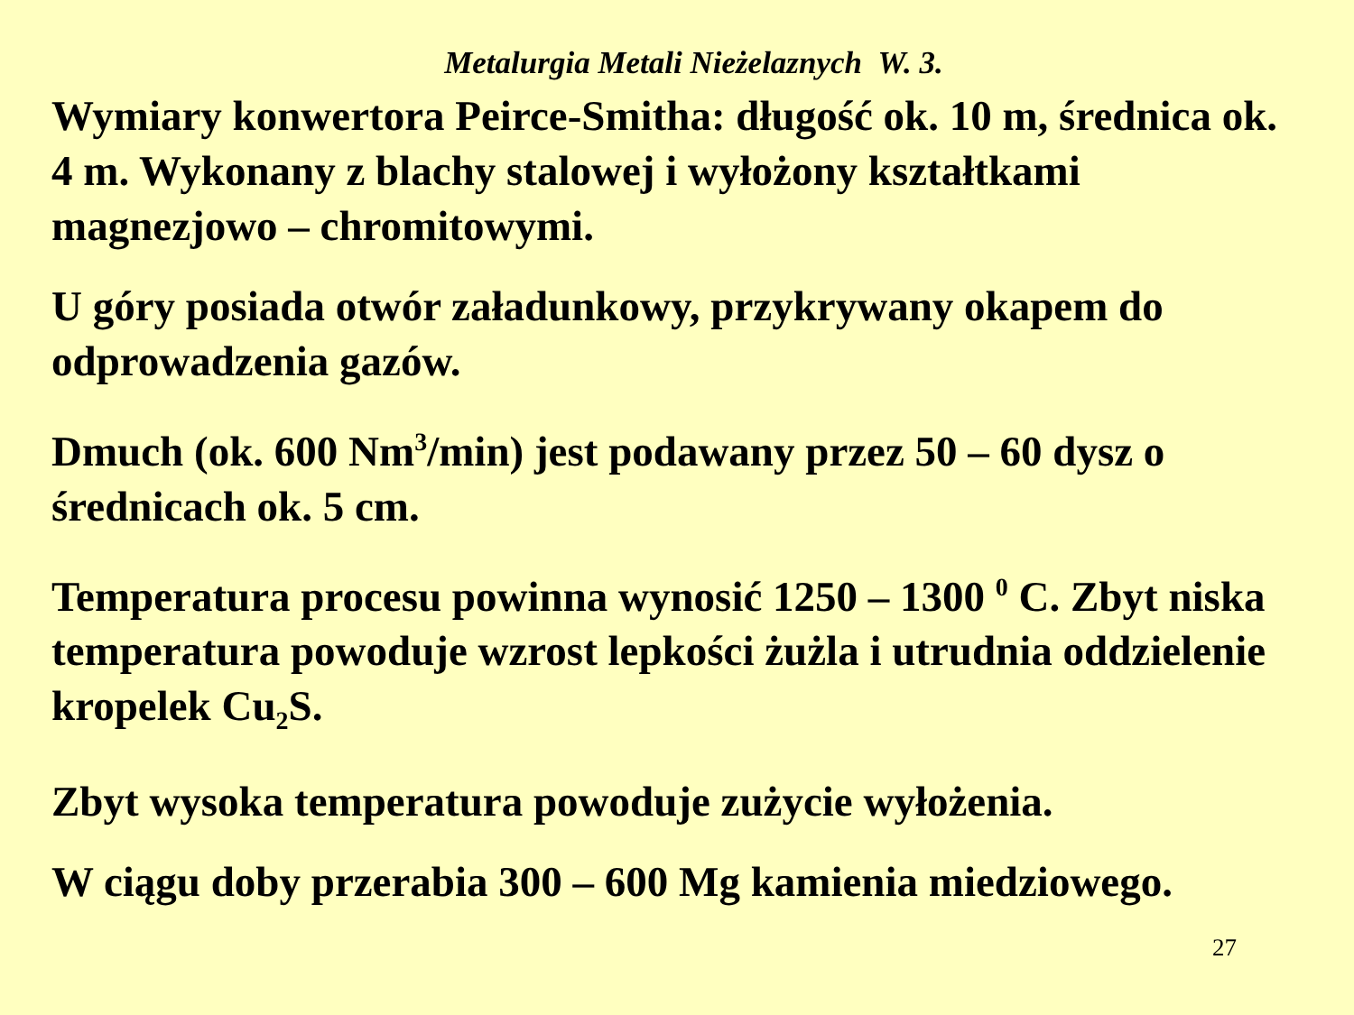Metalurgia Metali Nieżelaznych W. 3.
Wymiary konwertora Peirce-Smitha: długość ok. 10 m, średnica ok. 4 m. Wykonany z blachy stalowej i wyłożony kształtkami magnezjowo – chromitowymi.
U góry posiada otwór załadunkowy, przykrywany okapem do odprowadzenia gazów.
Dmuch (ok. 600 Nm<sup>3</sup>/min) jest podawany przez 50 – 60 dysz o średnicach ok. 5 cm.
Temperatura procesu powinna wynosić 1250 – 1300 <sup>0</sup> C. Zbyt niska temperatura powoduje wzrost lepkości żużla i utrudnia oddzielenie kropelek Cu<sub>2</sub>S.
Zbyt wysoka temperatura powoduje zużycie wyłożenia.
W ciągu doby przerabia 300 – 600 Mg kamienia miedziowego.
27